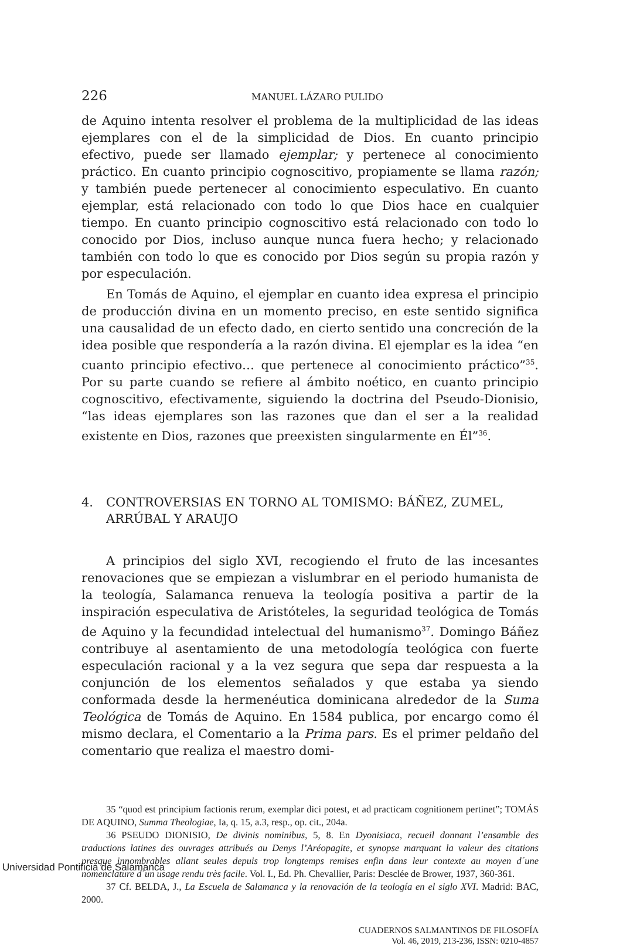226 MANUEL LÁZARO PULIDO
de Aquino intenta resolver el problema de la multiplicidad de las ideas ejemplares con el de la simplicidad de Dios. En cuanto principio efectivo, puede ser llamado ejemplar; y pertenece al conocimiento práctico. En cuanto principio cognoscitivo, propiamente se llama razón; y también puede pertenecer al conocimiento especulativo. En cuanto ejemplar, está relacionado con todo lo que Dios hace en cualquier tiempo. En cuanto principio cognoscitivo está relacionado con todo lo conocido por Dios, incluso aunque nunca fuera hecho; y relacionado también con todo lo que es conocido por Dios según su propia razón y por especulación.
En Tomás de Aquino, el ejemplar en cuanto idea expresa el principio de producción divina en un momento preciso, en este sentido significa una causalidad de un efecto dado, en cierto sentido una concreción de la idea posible que respondería a la razón divina. El ejemplar es la idea “en cuanto principio efectivo… que pertenece al conocimiento práctico”<sup>35</sup>. Por su parte cuando se refiere al ámbito noético, en cuanto principio cognoscitivo, efectivamente, siguiendo la doctrina del Pseudo-Dionisio, “las ideas ejemplares son las razones que dan el ser a la realidad existente en Dios, razones que preexisten singularmente en Él”<sup>36</sup>.
4. CONTROVERSIAS EN TORNO AL TOMISMO: BÁÑEZ, ZUMEL, ARRÚBAL Y ARAUJO
A principios del siglo XVI, recogiendo el fruto de las incesantes renovaciones que se empiezan a vislumbrar en el periodo humanista de la teología, Salamanca renueva la teología positiva a partir de la inspiración especulativa de Aristóteles, la seguridad teológica de Tomás de Aquino y la fecundidad intelectual del humanismo<sup>37</sup>. Domingo Báñez contribuye al asentamiento de una metodología teológica con fuerte especulación racional y a la vez segura que sepa dar respuesta a la conjunción de los elementos señalados y que estaba ya siendo conformada desde la hermenéutica dominicana alrededor de la Suma Teológica de Tomás de Aquino. En 1584 publica, por encargo como él mismo declara, el Comentario a la Prima pars. Es el primer peldaño del comentario que realiza el maestro domi-
35 “quod est principium factionis rerum, exemplar dici potest, et ad practicam cognitionem pertinet”; TOMÁS DE AQUINO, Summa Theologiae, Ia, q. 15, a.3, resp., op. cit., 204a.
36 PSEUDO DIONISIO, De divinis nominibus, 5, 8. En Dyonisiaca, recueil donnant l’ensamble des traductions latines des ouvrages attribués au Denys l’Aréopagite, et synopse marquant la valeur des citations presque innombrables allant seules depuis trop longtemps remises enfin dans leur contexte au moyen d´une nomenclature d´un usage rendu très facile. Vol. I., Ed. Ph. Chevallier, Paris: Desclée de Brower, 1937, 360-361.
37 Cf. BELDA, J., La Escuela de Salamanca y la renovación de la teología en el siglo XVI. Madrid: BAC, 2000.
CUADERNOS SALMANTINOS DE FILOSOFÍA
Vol. 46, 2019, 213-236, ISSN: 0210-4857
Universidad Pontificia de Salamanca